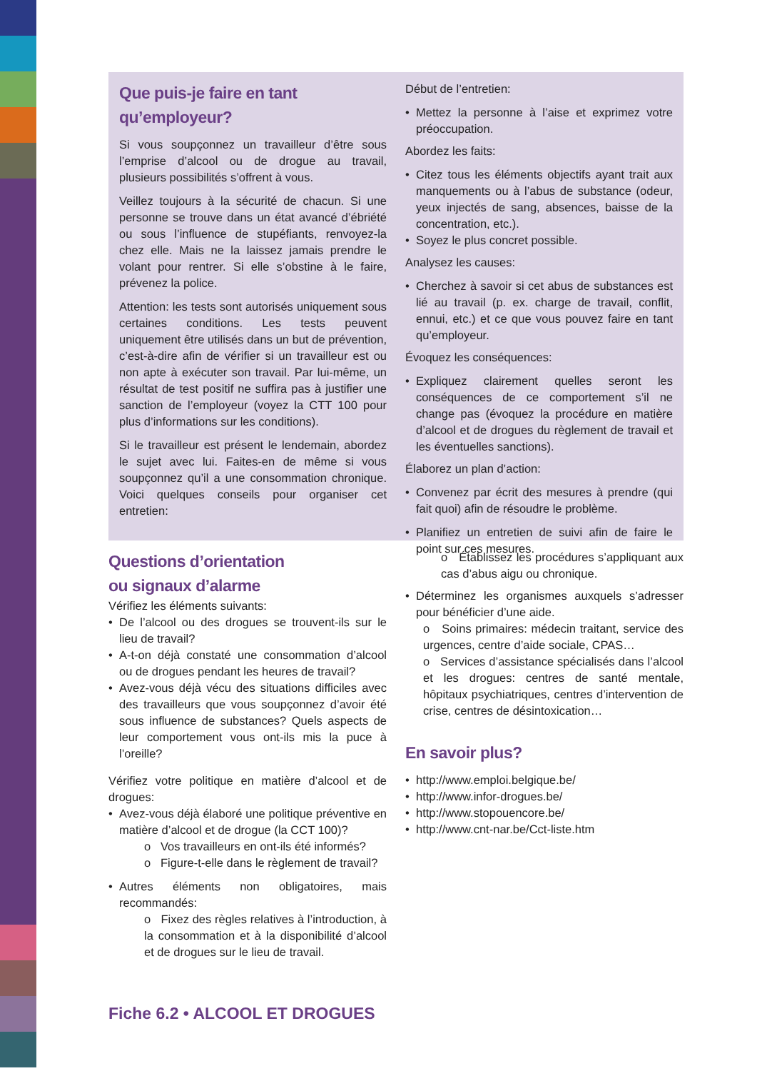Que puis-je faire en tant qu’employeur?
Si vous soupçonnez un travailleur d’être sous l’emprise d’alcool ou de drogue au travail, plusieurs possibilités s’offrent à vous.
Veillez toujours à la sécurité de chacun. Si une personne se trouve dans un état avancé d’ébriété ou sous l’influence de stupéfiants, renvoyez-la chez elle. Mais ne la laissez jamais prendre le volant pour rentrer. Si elle s’obstine à le faire, prévenez la police.
Attention: les tests sont autorisés uniquement sous certaines conditions. Les tests peuvent uniquement être utilisés dans un but de prévention, c’est-à-dire afin de vérifier si un travailleur est ou non apte à exécuter son travail. Par lui-même, un résultat de test positif ne suffira pas à justifier une sanction de l’employeur (voyez la CTT 100 pour plus d’informations sur les conditions).
Si le travailleur est présent le lendemain, abordez le sujet avec lui. Faites-en de même si vous soupçonnez qu’il a une consommation chronique. Voici quelques conseils pour organiser cet entretien:
Début de l’entretien:
Mettez la personne à l’aise et exprimez votre préoccupation.
Abordez les faits:
Citez tous les éléments objectifs ayant trait aux manquements ou à l’abus de substance (odeur, yeux injectés de sang, absences, baisse de la concentration, etc.).
Soyez le plus concret possible.
Analysez les causes:
Cherchez à savoir si cet abus de substances est lié au travail (p. ex. charge de travail, conflit, ennui, etc.) et ce que vous pouvez faire en tant qu’employeur.
Évoquez les conséquences:
Expliquez clairement quelles seront les conséquences de ce comportement s’il ne change pas (évoquez la procédure en matière d’alcool et de drogues du règlement de travail et les éventuelles sanctions).
Élaborez un plan d’action:
Convenez par écrit des mesures à prendre (qui fait quoi) afin de résoudre le problème.
Planifiez un entretien de suivi afin de faire le point sur ces mesures.
Questions d’orientation
ou signaux d’alarme
Vérifiez les éléments suivants:
De l’alcool ou des drogues se trouvent-ils sur le lieu de travail?
A-t-on déjà constaté une consommation d’alcool ou de drogues pendant les heures de travail?
Avez-vous déjà vécu des situations difficiles avec des travailleurs que vous soupçonnez d’avoir été sous influence de substances? Quels aspects de leur comportement vous ont-ils mis la puce à l’oreille?
Vérifiez votre politique en matière d’alcool et de drogues:
Avez-vous déjà élaboré une politique préventive en matière d’alcool et de drogue (la CCT 100)?
o Vos travailleurs en ont-ils été informés?
o Figure-t-elle dans le règlement de travail?
Autres éléments non obligatoires, mais recommandés:
o Fixez des règles relatives à l’introduction, à la consommation et à la disponibilité d’alcool et de drogues sur le lieu de travail.
o Établissez les procédures s’appliquant aux cas d’abus aigu ou chronique.
Déterminez les organismes auxquels s’adresser pour bénéficier d’une aide.
o Soins primaires: médecin traitant, service des urgences, centre d’aide sociale, CPAS…
o Services d’assistance spécialisés dans l’alcool et les drogues: centres de santé mentale, hôpitaux psychiatriques, centres d’intervention de crise, centres de désintoxication…
En savoir plus?
http://www.emploi.belgique.be/
http://www.infor-drogues.be/
http://www.stopouencore.be/
http://www.cnt-nar.be/Cct-liste.htm
Fiche 6.2 • ALCOOL ET DROGUES